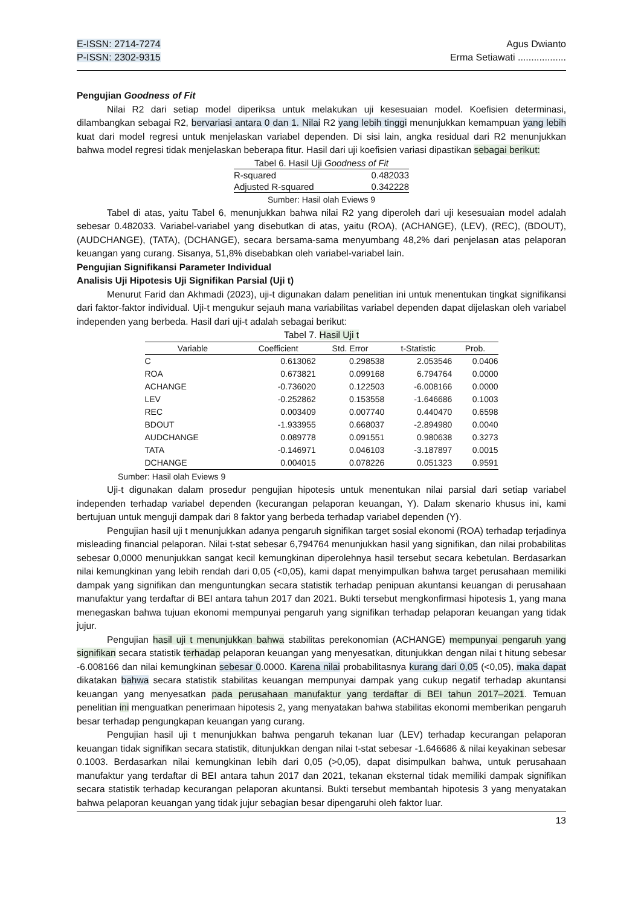E-ISSN: 2714-7274
P-ISSN: 2302-9315
Agus Dwianto
Erma Setiawati ..................
Pengujian Goodness of Fit
Nilai R2 dari setiap model diperiksa untuk melakukan uji kesesuaian model. Koefisien determinasi, dilambangkan sebagai R2, bervariasi antara 0 dan 1. Nilai R2 yang lebih tinggi menunjukkan kemampuan yang lebih kuat dari model regresi untuk menjelaskan variabel dependen. Di sisi lain, angka residual dari R2 menunjukkan bahwa model regresi tidak menjelaskan beberapa fitur. Hasil dari uji koefisien variasi dipastikan sebagai berikut:
| Tabel 6. Hasil Uji Goodness of Fit | |
| R-squared | 0.482033 |
| Adjusted R-squared | 0.342228 |
Sumber: Hasil olah Eviews 9
Tabel di atas, yaitu Tabel 6, menunjukkan bahwa nilai R2 yang diperoleh dari uji kesesuaian model adalah sebesar 0.482033. Variabel-variabel yang disebutkan di atas, yaitu (ROA), (ACHANGE), (LEV), (REC), (BDOUT), (AUDCHANGE), (TATA), (DCHANGE), secara bersama-sama menyumbang 48,2% dari penjelasan atas pelaporan keuangan yang curang. Sisanya, 51,8% disebabkan oleh variabel-variabel lain.
Pengujian Signifikansi Parameter Individual
Analisis Uji Hipotesis Uji Signifikan Parsial (Uji t)
Menurut Farid dan Akhmadi (2023), uji-t digunakan dalam penelitian ini untuk menentukan tingkat signifikansi dari faktor-faktor individual. Uji-t mengukur sejauh mana variabilitas variabel dependen dapat dijelaskan oleh variabel independen yang berbeda. Hasil dari uji-t adalah sebagai berikut:
Tabel 7. Hasil Uji t
| Variable | Coefficient | Std. Error | t-Statistic | Prob. |
| --- | --- | --- | --- | --- |
| C | 0.613062 | 0.298538 | 2.053546 | 0.0406 |
| ROA | 0.673821 | 0.099168 | 6.794764 | 0.0000 |
| ACHANGE | -0.736020 | 0.122503 | -6.008166 | 0.0000 |
| LEV | -0.252862 | 0.153558 | -1.646686 | 0.1003 |
| REC | 0.003409 | 0.007740 | 0.440470 | 0.6598 |
| BDOUT | -1.933955 | 0.668037 | -2.894980 | 0.0040 |
| AUDCHANGE | 0.089778 | 0.091551 | 0.980638 | 0.3273 |
| TATA | -0.146971 | 0.046103 | -3.187897 | 0.0015 |
| DCHANGE | 0.004015 | 0.078226 | 0.051323 | 0.9591 |
Sumber: Hasil olah Eviews 9
Uji-t digunakan dalam prosedur pengujian hipotesis untuk menentukan nilai parsial dari setiap variabel independen terhadap variabel dependen (kecurangan pelaporan keuangan, Y). Dalam skenario khusus ini, kami bertujuan untuk menguji dampak dari 8 faktor yang berbeda terhadap variabel dependen (Y).
Pengujian hasil uji t menunjukkan adanya pengaruh signifikan target sosial ekonomi (ROA) terhadap terjadinya misleading financial pelaporan. Nilai t-stat sebesar 6,794764 menunjukkan hasil yang signifikan, dan nilai probabilitas sebesar 0,0000 menunjukkan sangat kecil kemungkinan diperolehnya hasil tersebut secara kebetulan. Berdasarkan nilai kemungkinan yang lebih rendah dari 0,05 (<0,05), kami dapat menyimpulkan bahwa target perusahaan memiliki dampak yang signifikan dan menguntungkan secara statistik terhadap penipuan akuntansi keuangan di perusahaan manufaktur yang terdaftar di BEI antara tahun 2017 dan 2021. Bukti tersebut mengkonfirmasi hipotesis 1, yang mana menegaskan bahwa tujuan ekonomi mempunyai pengaruh yang signifikan terhadap pelaporan keuangan yang tidak jujur.
Pengujian hasil uji t menunjukkan bahwa stabilitas perekonomian (ACHANGE) mempunyai pengaruh yang signifikan secara statistik terhadap pelaporan keuangan yang menyesatkan, ditunjukkan dengan nilai t hitung sebesar -6.008166 dan nilai kemungkinan sebesar 0.0000. Karena nilai probabilitasnya kurang dari 0,05 (<0,05), maka dapat dikatakan bahwa secara statistik stabilitas keuangan mempunyai dampak yang cukup negatif terhadap akuntansi keuangan yang menyesatkan pada perusahaan manufaktur yang terdaftar di BEI tahun 2017–2021. Temuan penelitian ini menguatkan penerimaan hipotesis 2, yang menyatakan bahwa stabilitas ekonomi memberikan pengaruh besar terhadap pengungkapan keuangan yang curang.
Pengujian hasil uji t menunjukkan bahwa pengaruh tekanan luar (LEV) terhadap kecurangan pelaporan keuangan tidak signifikan secara statistik, ditunjukkan dengan nilai t-stat sebesar -1.646686 & nilai keyakinan sebesar 0.1003. Berdasarkan nilai kemungkinan lebih dari 0,05 (>0,05), dapat disimpulkan bahwa, untuk perusahaan manufaktur yang terdaftar di BEI antara tahun 2017 dan 2021, tekanan eksternal tidak memiliki dampak signifikan secara statistik terhadap kecurangan pelaporan akuntansi. Bukti tersebut membantah hipotesis 3 yang menyatakan bahwa pelaporan keuangan yang tidak jujur sebagian besar dipengaruhi oleh faktor luar.
13